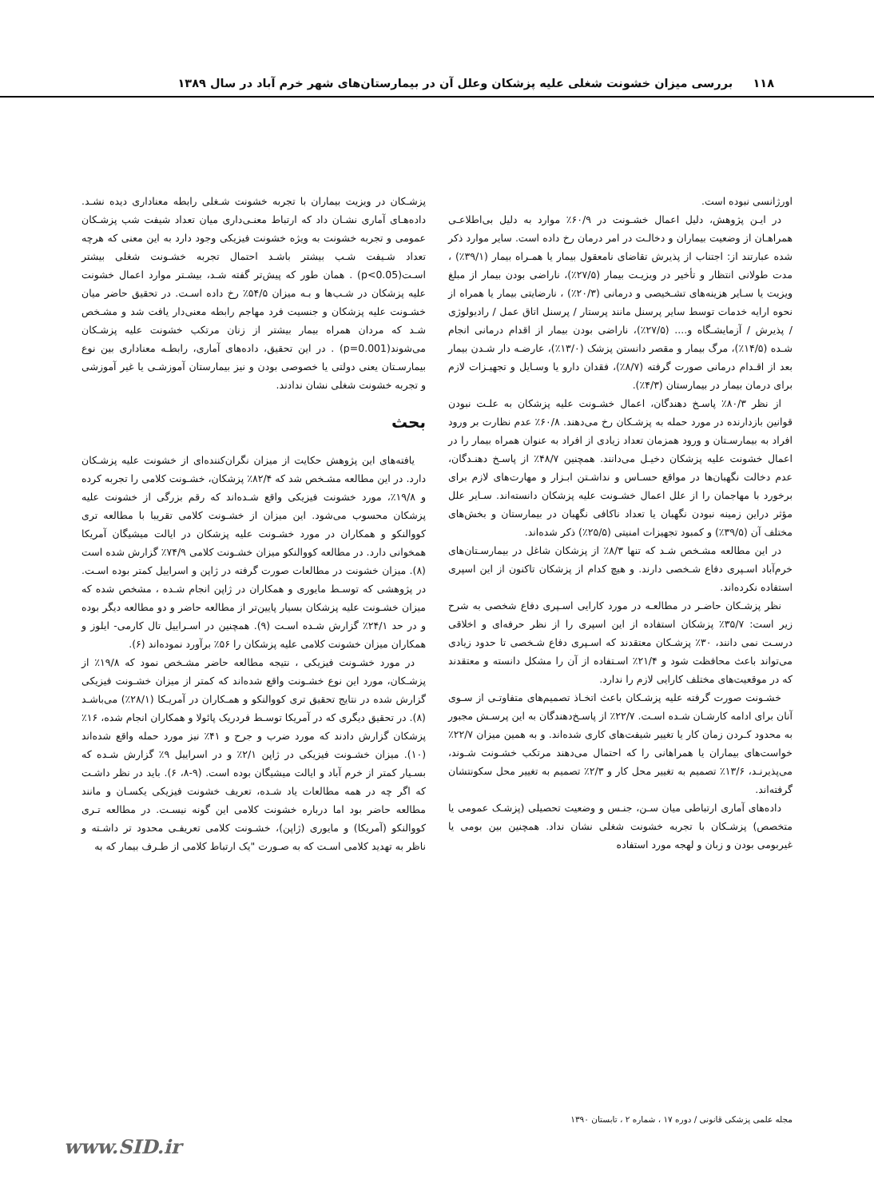۱۱۸ بررسی میزان خشونت شغلی علیه پزشکان وعلل آن در بیمارستان‌های شهر خرم آباد در سال ۱۳۸۹
اورژانسی نبوده است.
در ایـن پژوهش، دلیل اعمال خشـونت در ۶۰/۹٪ موارد به دلیل بی‌اطلاعـی همراهـان از وضعیت بیماران و دخالـت در امر درمان رخ داده است. سایر موارد ذکر شده عبارتند از: اجتناب از پذیرش تقاضای نامعقول بیمار یا همـراه بیمار (۳۹/۱٪) ، مدت طولانی انتظار و تأخیر در ویزیـت بیمار (۲۷/۵٪)، ناراضی بودن بیمار از مبلغ ویزیت یا سـایر هزینه‌های تشـخیصی و درمانی (۲۰/۳٪) ، نارضایتی بیمار یا همراه از نحوه ارایه خدمات توسط سایر پرسنل مانند پرستار / پرسنل اتاق عمل / رادیولوژی / پذیرش / آزمایشـگاه و.... (۲۷/۵٪)، ناراضی بودن بیمار از اقدام درمانی انجام شـده (۱۴/۵٪)، مرگ بیمار و مقصر دانستن پزشک (۱۳/۰٪)، عارضـه دار شـدن بیمار بعد از اقـدام درمانی صورت گرفته (۸/۷٪)، فقدان دارو یا وسـایل و تجهیـزات لازم برای درمان بیمار در بیمارستان (۴/۳٪).
از نظر ۸۰/۳٪ پاسـخ دهندگان، اعمال خشـونت علیه پزشکان به علـت نبودن قوانین بازدارنده در مورد حمله به پزشـکان رخ می‌دهند. ۶۰/۸٪ عدم نظارت بر ورود افراد به بیمارسـتان و ورود همزمان تعداد زیادی از افراد به عنوان همراه بیمار را در اعمال خشونت علیه پزشکان دخیـل می‌دانند. همچنین ۴۸/۷٪ از پاسـخ دهنـدگان، عدم دخالت نگهبان‌ها در مواقع حسـاس و نداشـتن ابـزار و مهارت‌های لازم برای برخورد با مهاجمان را از علل اعمال خشـونت علیه پزشکان دانسته‌اند. سـایر علل مؤثر دراین زمینه نبودن نگهبان یا تعداد ناکافی نگهبان در بیمارستان و بخش‌های مختلف آن (۳۹/۵٪) و کمبود تجهیزات امنیتی (۲۵/۵٪) ذکر شده‌اند.
در این مطالعه مشـخص شـد که تنها ۸/۳٪ از پزشکان شاغل در بیمارسـتان‌های خرم‌آباد اسـپری دفاع شـخصی دارند. و هیچ کدام از پزشکان تاکنون از این اسپری استفاده نکرده‌اند.
نظر پزشـکان حاضـر در مطالعـه در مورد کارایی اسـپری دفاع شخصی به شرح زیر است: ۳۵/۷٪ پزشکان استفاده از این اسپری را از نظر حرفه‌ای و اخلاقی درسـت نمی دانند، ۳۰٪ پزشـکان معتقدند که اسـپری دفاع شـخصی تا حدود زیادی می‌تواند باعث محافظت شود و ۲۱/۴٪ اسـتفاده از آن را مشکل دانسته و معتقدند که در موقعیت‌های مختلف کارایی لازم را ندارد.
خشـونت صورت گرفته علیه پزشـکان باعث اتخـاذ تصمیم‌های متفاوتـی از سـوی آنان برای ادامه کارشـان شـده اسـت. ۲۲/۷٪ از پاسـخ‌دهندگان به این پرسـش مجبور به محدود کـردن زمان کار یا تغییر شیفت‌های کاری شده‌اند. و به همین میزان ۲۲/۷٪ خواست‌های بیماران یا همراهانی را که احتمال می‌دهند مرتکب خشـونت شـوند، می‌پذیرنـد، ۱۳/۶٪ تصمیم به تغییر محل کار و ۲/۳٪ تصمیم به تغییر محل سکونتشان گرفته‌اند.
داده‌های آماری ارتباطی میان سـن، جنـس و وضعیت تحصیلی (پزشـک عمومی یا متخصص) پزشـکان با تجربه خشونت شغلی نشان نداد. همچنین بین بومی یا غیربومی بودن و زبان و لهجه مورد استفاده
پزشـکان در ویزیت بیماران با تجربه خشونت شـغلی رابطه معناداری دیده نشـد. داده‌هـای آماری نشـان داد که ارتباط معنـی‌داری میان تعداد شیفت شب پزشـکان عمومی و تجربه خشونت به ویژه خشونت فیزیکی وجود دارد به این معنی که هرچه تعداد شـیفت شـب بیشتر باشـد احتمال تجربه خشـونت شغلی بیشتر اسـت(p<0.05) . همان طور که پیش‌تر گفته شـد، بیشـتر موارد اعمال خشونت علیه پزشکان در شـب‌ها و بـه میزان ۵۴/۵٪ رخ داده اسـت. در تحقیق حاضر میان خشـونت علیه پزشکان و جنسیت فرد مهاجم رابطه معنی‌دار یافت شد و مشـخص شـد که مردان همراه بیمار بیشتر از زنان مرتکب خشونت علیه پزشـکان می‌شوند(p=0.001) . در این تحقیق، داده‌های آماری، رابطـه معناداری بین نوع بیمارسـتان یعنی دولتی یا خصوصی بودن و نیز بیمارستان آموزشـی یا غیر آموزشی و تجربه خشونت شغلی نشان ندادند.
بحث
یافته‌های این پژوهش حکایت از میزان نگران‌کننده‌ای از خشونت علیه پزشـکان دارد. در این مطالعه مشـخص شد که ۸۲/۴٪ پزشکان، خشـونت کلامی را تجربه کرده و ۱۹/۸٪، مورد خشونت فیزیکی واقع شـده‌اند که رقم بزرگی از خشونت علیه پزشکان محسوب می‌شود. این میزان از خشـونت کلامی تقریبا با مطالعه تری کووالنکو و همکاران در مورد خشـونت علیه پزشکان در ایالت میشیگان آمریکا همخوانی دارد. در مطالعه کووالنکو میزان خشـونت کلامی ۷۴/۹٪ گزارش شده است (۸). میزان خشونت در مطالعات صورت گرفته در ژاپن و اسراییل کمتر بوده اسـت. در پژوهشی که توسـط مایوری و همکاران در ژاپن انجام شـده ، مشخص شده که میزان خشـونت علیه پزشکان بسیار پایین‌تر از مطالعه حاضر و دو مطالعه دیگر بوده و در حد ۲۴/۱٪ گزارش شـده اسـت (۹). همچنین در اسـراییل تال کارمی- ایلوز و همکاران میزان خشونت کلامی علیه پزشکان را ۵۶٪ برآورد نموده‌اند (۶).
در مورد خشـونت فیزیکی ، نتیجه مطالعه حاضر مشـخص نمود که ۱۹/۸٪ از پزشـکان، مورد این نوع خشـونت واقع شده‌اند که کمتر از میزان خشـونت فیزیکی گزارش شده در نتایج تحقیق تری کووالنکو و همـکاران در آمریـکا (۲۸/۱٪) می‌باشـد (۸). در تحقیق دیگری که در آمریکا توسـط فردریک پائولا و همکاران انجام شده، ۱۶٪ پزشکان گزارش دادند که مورد ضرب و جرح و ۴۱٪ نیز مورد حمله واقع شده‌اند (۱۰). میزان خشـونت فیزیکی در ژاپن ۲/۱٪ و در اسراییل ۹٪ گزارش شـده که بسـیار کمتر از خرم آباد و ایالت میشیگان بوده است. (۹-۸، ۶). باید در نظر داشـت که اگر چه در همه مطالعات یاد شـده، تعریف خشونت فیزیکی یکسـان و مانند مطالعه حاضر بود اما درباره خشونت کلامی این گونه نیسـت. در مطالعه تـری کووالنکو (آمریکا) و مایوری (ژاپن)، خشـونت کلامی تعریفـی محدود تر داشـته و ناظر به تهدید کلامی اسـت که به صـورت "یک ارتباط کلامی از طـرف بیمار که به
مجله علمی پزشکی قانونی / دوره ۱۷ ، شماره ۲ ، تابستان ۱۳۹۰
www.SID.ir